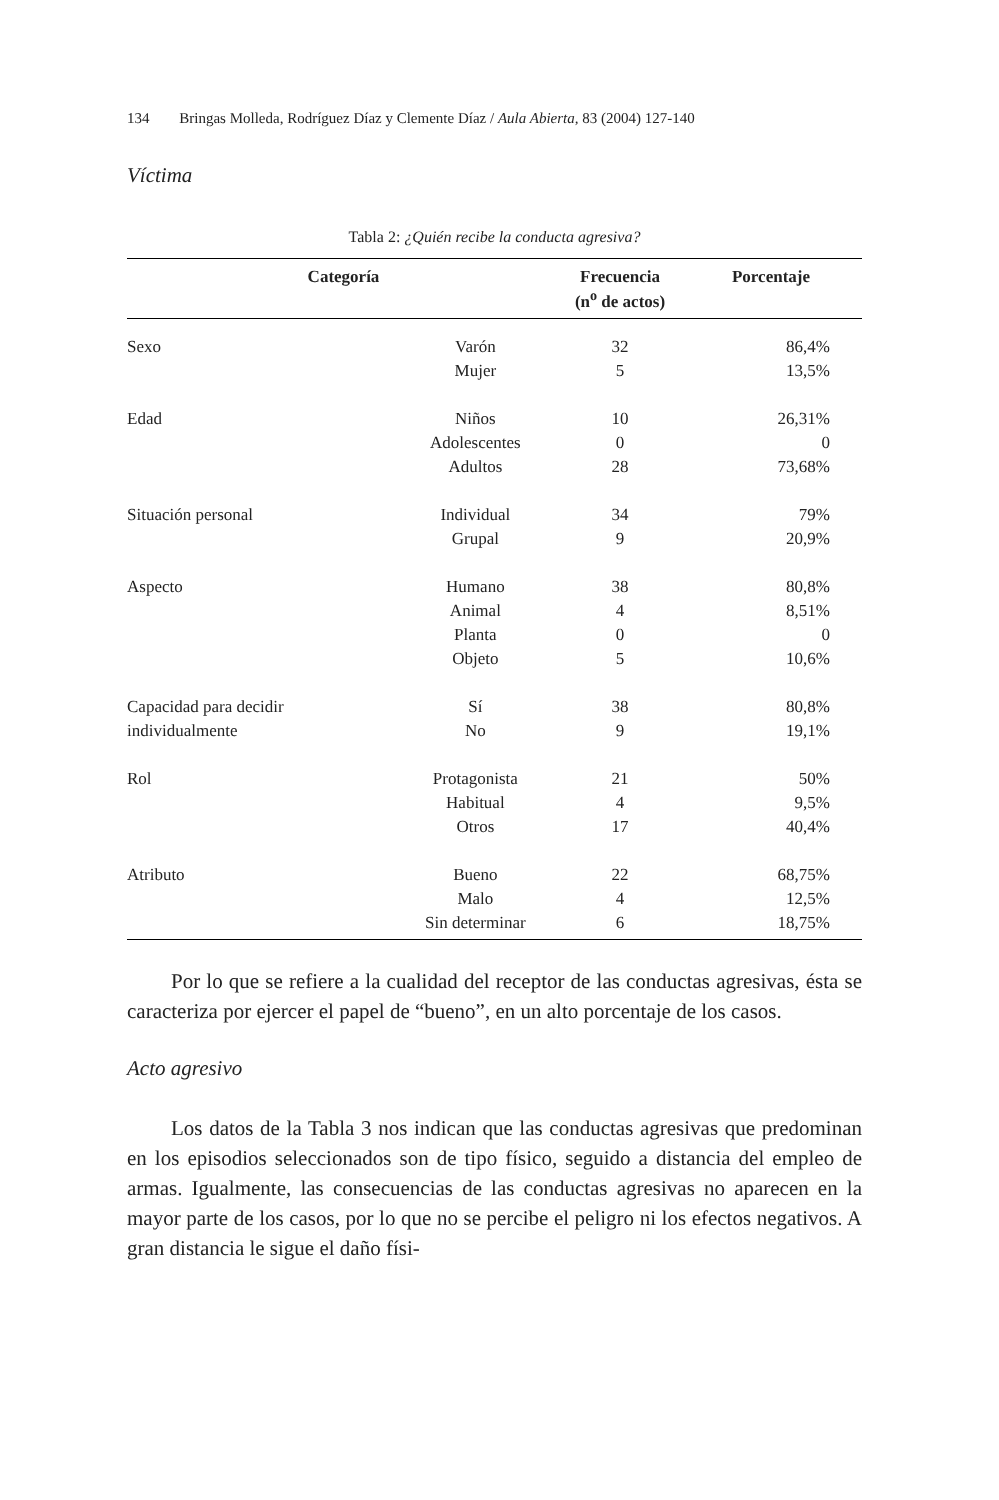134 Bringas Molleda, Rodríguez Díaz y Clemente Díaz / Aula Abierta, 83 (2004) 127-140
Víctima
Tabla 2: ¿Quién recibe la conducta agresiva?
| Categoría | | Frecuencia (n<sup>o</sup> de actos) | Porcentaje |
| --- | --- | --- | --- |
| Sexo | Varón | 32 | 86,4% |
| | Mujer | 5 | 13,5% |
| Edad | Niños | 10 | 26,31% |
| | Adolescentes | 0 | 0 |
| | Adultos | 28 | 73,68% |
| Situación personal | Individual | 34 | 79% |
| | Grupal | 9 | 20,9% |
| Aspecto | Humano | 38 | 80,8% |
| | Animal | 4 | 8,51% |
| | Planta | 0 | 0 |
| | Objeto | 5 | 10,6% |
| Capacidad para decidir | Sí | 38 | 80,8% |
| individualmente | No | 9 | 19,1% |
| Rol | Protagonista | 21 | 50% |
| | Habitual | 4 | 9,5% |
| | Otros | 17 | 40,4% |
| Atributo | Bueno | 22 | 68,75% |
| | Malo | 4 | 12,5% |
| | Sin determinar | 6 | 18,75% |
Por lo que se refiere a la cualidad del receptor de las conductas agresivas, ésta se caracteriza por ejercer el papel de “bueno”, en un alto porcentaje de los casos.
Acto agresivo
Los datos de la Tabla 3 nos indican que las conductas agresivas que predominan en los episodios seleccionados son de tipo físico, seguido a distancia del empleo de armas. Igualmente, las consecuencias de las conductas agresivas no aparecen en la mayor parte de los casos, por lo que no se percibe el peligro ni los efectos negativos. A gran distancia le sigue el daño físi-